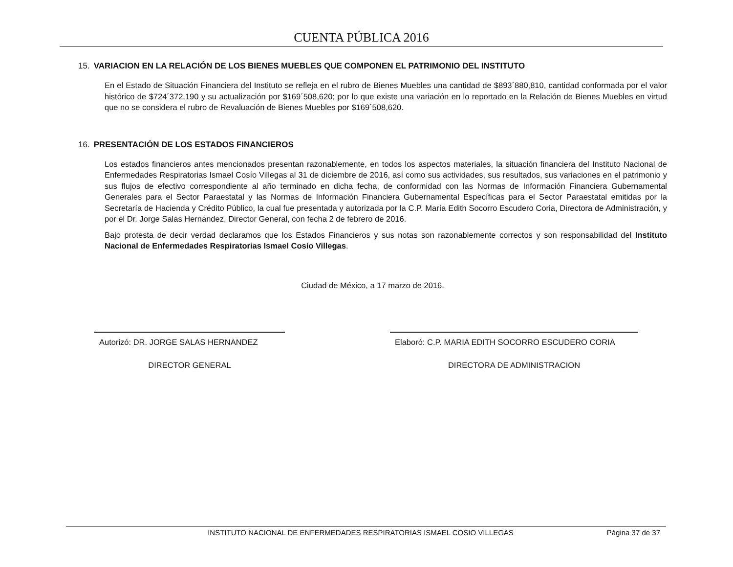CUENTA PÚBLICA 2016
15. VARIACION EN LA RELACIÓN DE LOS BIENES MUEBLES QUE COMPONEN EL PATRIMONIO DEL INSTITUTO
En el Estado de Situación Financiera del Instituto se refleja en el rubro de Bienes Muebles una cantidad de $893´880,810, cantidad conformada por el valor histórico de $724´372,190 y su actualización por $169´508,620; por lo que existe una variación en lo reportado en la Relación de Bienes Muebles en virtud que no se considera el rubro de Revaluación de Bienes Muebles por $169´508,620.
16. PRESENTACIÓN DE LOS ESTADOS FINANCIEROS
Los estados financieros antes mencionados presentan razonablemente, en todos los aspectos materiales, la situación financiera del Instituto Nacional de Enfermedades Respiratorias Ismael Cosío Villegas al 31 de diciembre de 2016, así como sus actividades, sus resultados, sus variaciones en el patrimonio y sus flujos de efectivo correspondiente al año terminado en dicha fecha, de conformidad con las Normas de Información Financiera Gubernamental Generales para el Sector Paraestatal y las Normas de Información Financiera Gubernamental Específicas para el Sector Paraestatal emitidas por la Secretaría de Hacienda y Crédito Público, la cual fue presentada y autorizada por la C.P. María Edith Socorro Escudero Coria, Directora de Administración, y por el Dr. Jorge Salas Hernández, Director General, con fecha 2 de febrero de 2016.
Bajo protesta de decir verdad declaramos que los Estados Financieros y sus notas son razonablemente correctos y son responsabilidad del Instituto Nacional de Enfermedades Respiratorias Ismael Cosío Villegas.
Ciudad de México, a 17 marzo de 2016.
Autorizó: DR. JORGE SALAS HERNANDEZ
DIRECTOR GENERAL
Elaboró: C.P. MARIA EDITH SOCORRO ESCUDERO CORIA
DIRECTORA DE ADMINISTRACION
INSTITUTO NACIONAL DE ENFERMEDADES RESPIRATORIAS ISMAEL COSIO VILLEGAS
Página 37 de 37